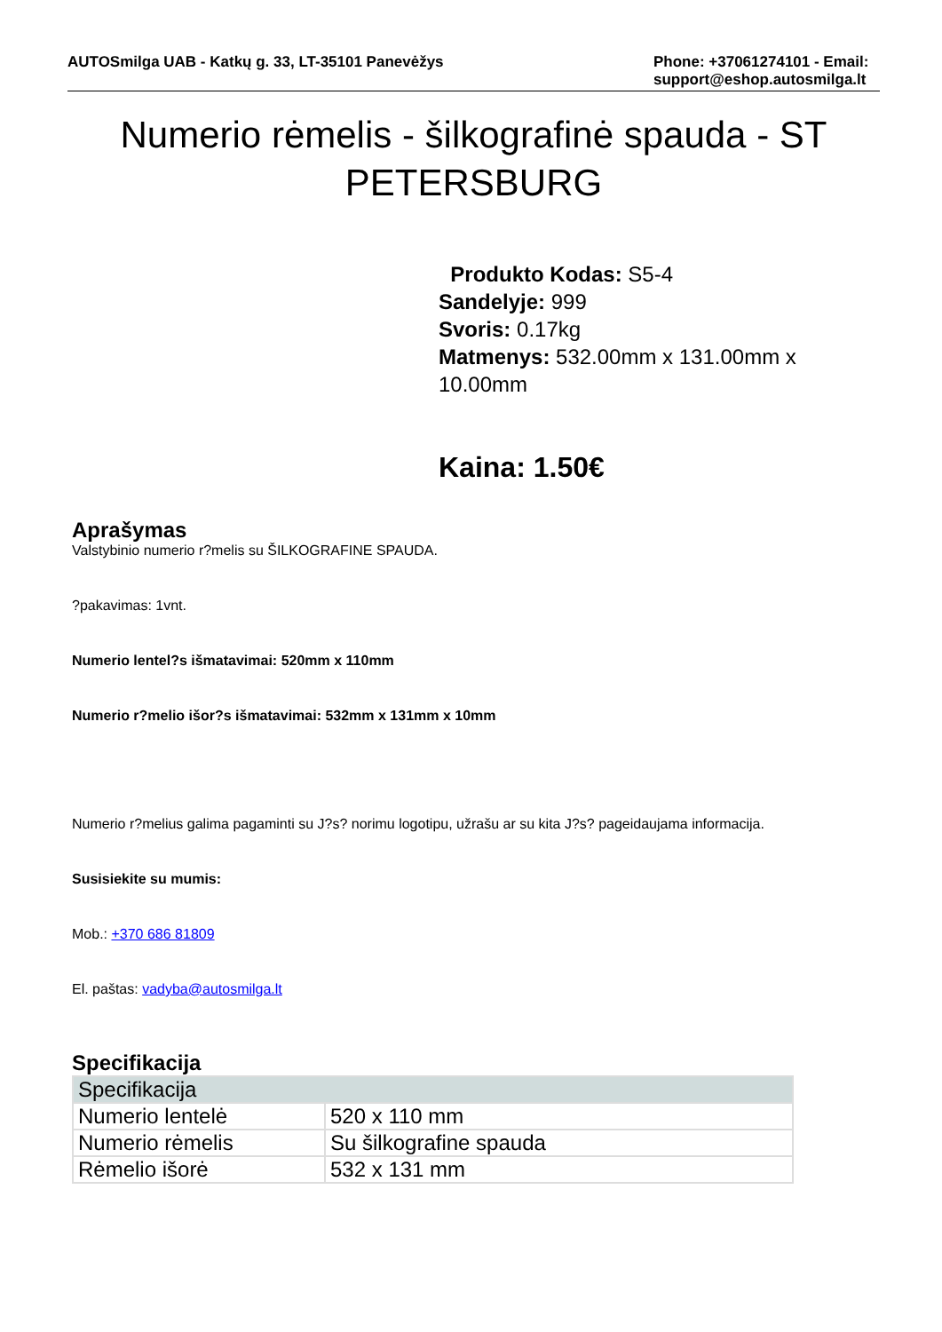AUTOSmilga UAB - Katkų g. 33, LT-35101 Panevėžys
Phone: +37061274101 - Email: support@eshop.autosmilga.lt
Numerio rėmelis - šilkografinė spauda - ST PETERSBURG
Produkto Kodas: S5-4
Sandelyje: 999
Svoris: 0.17kg
Matmenys: 532.00mm x 131.00mm x 10.00mm
Kaina: 1.50€
Aprašymas
Valstybinio numerio r?melis su ŠILKOGRAFINE SPAUDA.
?pakavimas: 1vnt.
Numerio lentel?s išmatavimai: 520mm x 110mm
Numerio r?melio išor?s išmatavimai: 532mm x 131mm x 10mm
Numerio r?melius galima pagaminti su J?s? norimu logotipu, užrašu ar su kita J?s? pageidaujama informacija.
Susisiekite su mumis:
Mob.: +370 686 81809
El. paštas: vadyba@autosmilga.lt
Specifikacija
| Specifikacija | |
| --- | --- |
| Numerio lentelė | 520 x 110 mm |
| Numerio rėmelis | Su šilkografine spauda |
| Rėmelio išorė | 532 x 131 mm |